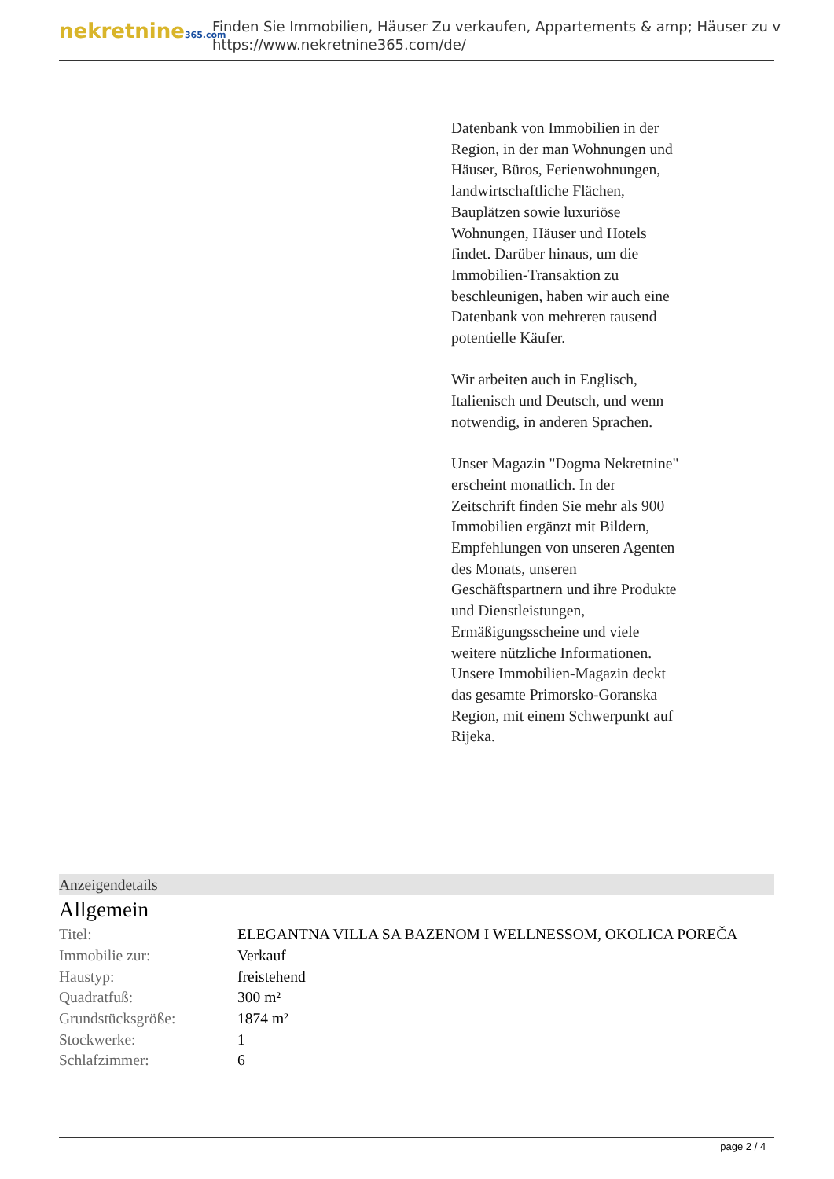nekretnine365.com
Finden Sie Immobilien, Häuser Zu verkaufen, Appartements & amp; Häuser zu v
https://www.nekretnine365.com/de/
Datenbank von Immobilien in der Region, in der man Wohnungen und Häuser, Büros, Ferienwohnungen, landwirtschaftliche Flächen, Bauplätzen sowie luxuriöse Wohnungen, Häuser und Hotels findet. Darüber hinaus, um die Immobilien-Transaktion zu beschleunigen, haben wir auch eine Datenbank von mehreren tausend potentielle Käufer.
Wir arbeiten auch in Englisch, Italienisch und Deutsch, und wenn notwendig, in anderen Sprachen.
Unser Magazin "Dogma Nekretnine" erscheint monatlich. In der Zeitschrift finden Sie mehr als 900 Immobilien ergänzt mit Bildern, Empfehlungen von unseren Agenten des Monats, unseren Geschäftspartnern und ihre Produkte und Dienstleistungen, Ermäßigungsscheine und viele weitere nützliche Informationen. Unsere Immobilien-Magazin deckt das gesamte Primorsko-Goranska Region, mit einem Schwerpunkt auf Rijeka.
Anzeigendetails
Allgemein
| Titel: | ELEGANTNA VILLA SA BAZENOM I WELLNESSOM, OKOLICA POREČA |
| Immobilie zur: | Verkauf |
| Haustyp: | freistehend |
| Quadratfuß: | 300 m² |
| Grundstücksgröße: | 1874 m² |
| Stockwerke: | 1 |
| Schlafzimmer: | 6 |
page 2 / 4